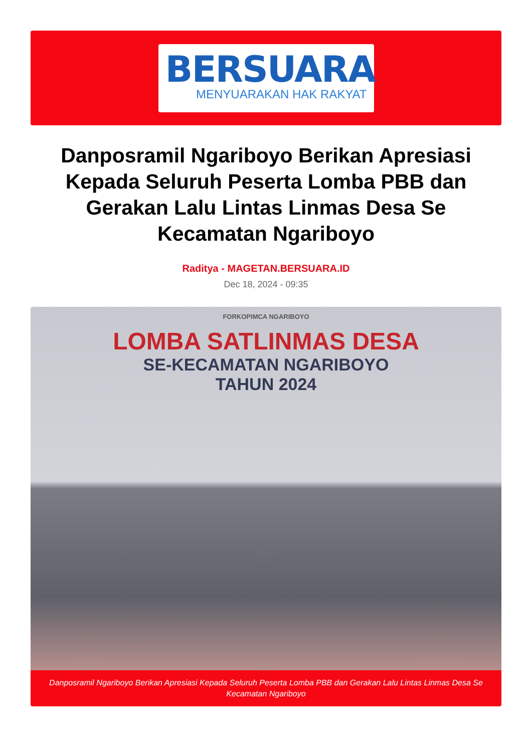BERSUARA
MENYUARAKAN HAK RAKYAT
Danposramil Ngariboyo Berikan Apresiasi Kepada Seluruh Peserta Lomba PBB dan Gerakan Lalu Lintas Linmas Desa Se Kecamatan Ngariboyo
Raditya - MAGETAN.BERSUARA.ID
Dec 18, 2024 - 09:35
FORKOPIMCA NGARIBOYO
LOMBA SATLINMAS DESA
SE-KECAMATAN NGARIBOYO
TAHUN 2024
Danposramil Ngariboyo Berikan Apresiasi Kepada Seluruh Peserta Lomba PBB dan Gerakan Lalu Lintas Linmas Desa Se Kecamatan Ngariboyo